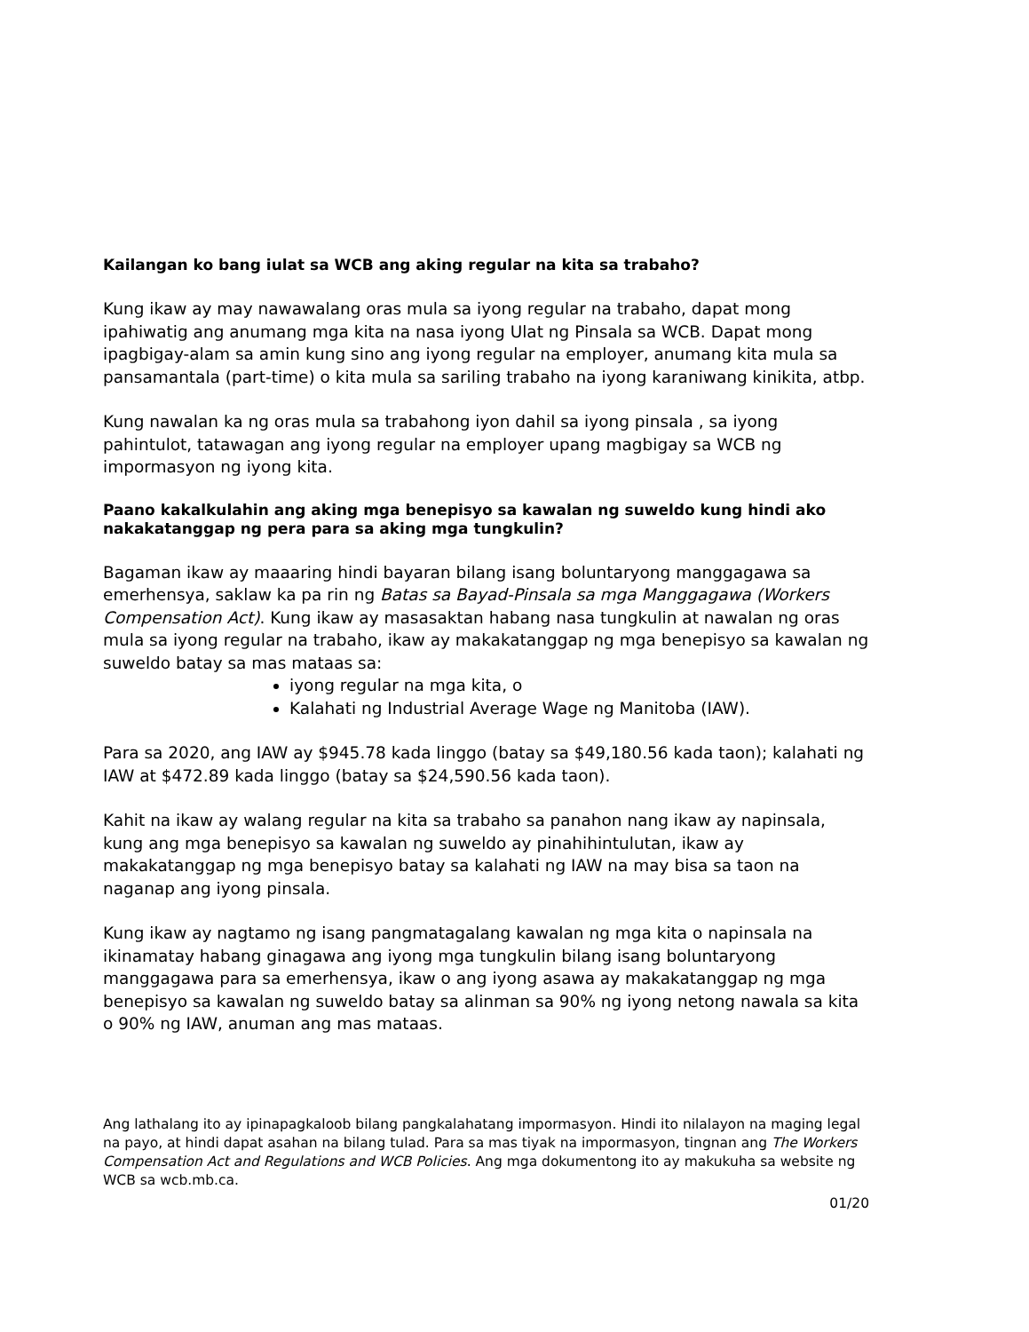Kailangan ko bang iulat sa WCB ang aking regular na kita sa trabaho?
Kung ikaw ay may nawawalang oras mula sa iyong regular na trabaho, dapat mong ipahiwatig ang anumang mga kita na nasa iyong Ulat ng Pinsala sa WCB. Dapat mong ipagbigay-alam sa amin kung sino ang iyong regular na employer, anumang kita mula sa pansamantala (part-time) o kita mula sa sariling trabaho na iyong karaniwang kinikita, atbp.
Kung nawalan ka ng oras mula sa trabahong iyon dahil sa iyong pinsala , sa iyong pahintulot, tatawagan ang iyong regular na employer upang magbigay sa WCB ng impormasyon ng iyong kita.
Paano kakalkulahin ang aking mga benepisyo sa kawalan ng suweldo kung hindi ako nakakatanggap ng pera para sa aking mga tungkulin?
Bagaman ikaw ay maaaring hindi bayaran bilang isang boluntaryong manggagawa sa emerhensya, saklaw ka pa rin ng Batas sa Bayad-Pinsala sa mga Manggagawa (Workers Compensation Act). Kung ikaw ay masasaktan habang nasa tungkulin at nawalan ng oras mula sa iyong regular na trabaho, ikaw ay makakatanggap ng mga benepisyo sa kawalan ng suweldo batay sa mas mataas sa:
iyong regular na mga kita, o
Kalahati ng Industrial Average Wage ng Manitoba (IAW).
Para sa 2020, ang IAW ay $945.78 kada linggo (batay sa $49,180.56 kada taon); kalahati ng IAW at $472.89 kada linggo (batay sa $24,590.56 kada taon).
Kahit na ikaw ay walang regular na kita sa trabaho sa panahon nang ikaw ay napinsala, kung ang mga benepisyo sa kawalan ng suweldo ay pinahihintulutan, ikaw ay makakatanggap ng mga benepisyo batay sa kalahati ng IAW na may bisa sa taon na naganap ang iyong pinsala.
Kung ikaw ay nagtamo ng isang pangmatagalang kawalan ng mga kita o napinsala na ikinamatay habang ginagawa ang iyong mga tungkulin bilang isang boluntaryong manggagawa para sa emerhensya, ikaw o ang iyong asawa ay makakatanggap ng mga benepisyo sa kawalan ng suweldo batay sa alinman sa 90% ng iyong netong nawala sa kita o 90% ng IAW, anuman ang mas mataas.
Ang lathalang ito ay ipinapagkaloob bilang pangkalahatang impormasyon. Hindi ito nilalayon na maging legal na payo, at hindi dapat asahan na bilang tulad. Para sa mas tiyak na impormasyon, tingnan ang The Workers Compensation Act and Regulations and WCB Policies. Ang mga dokumentong ito ay makukuha sa website ng WCB sa wcb.mb.ca.
01/20